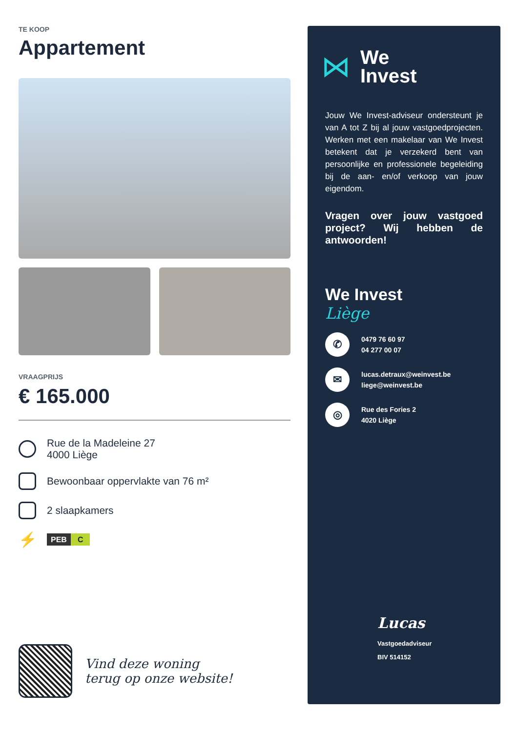TE KOOP
Appartement
VRAAGPRIJS
€ 165.000
Rue de la Madeleine 27
4000 Liège
Bewoonbaar oppervlakte van 76 m²
2 slaapkamers
⚡
PEB C
Vind deze woning
terug op onze website!
⋈
We
Invest
Jouw We Invest-adviseur ondersteunt je van A tot Z bij al jouw vastgoedprojecten. Werken met een makelaar van We Invest betekent dat je verzekerd bent van persoonlijke en professionele begeleiding bij de aan- en/of verkoop van jouw eigendom.
Vragen over jouw vastgoed project? Wij hebben de antwoorden!
We Invest
Liège
✆
0479 76 60 97
04 277 00 07
✉
lucas.detraux@weinvest.be
liege@weinvest.be
◎
Rue des Fories 2
4020 Liège
Lucas
Vastgoedadviseur
BIV 514152